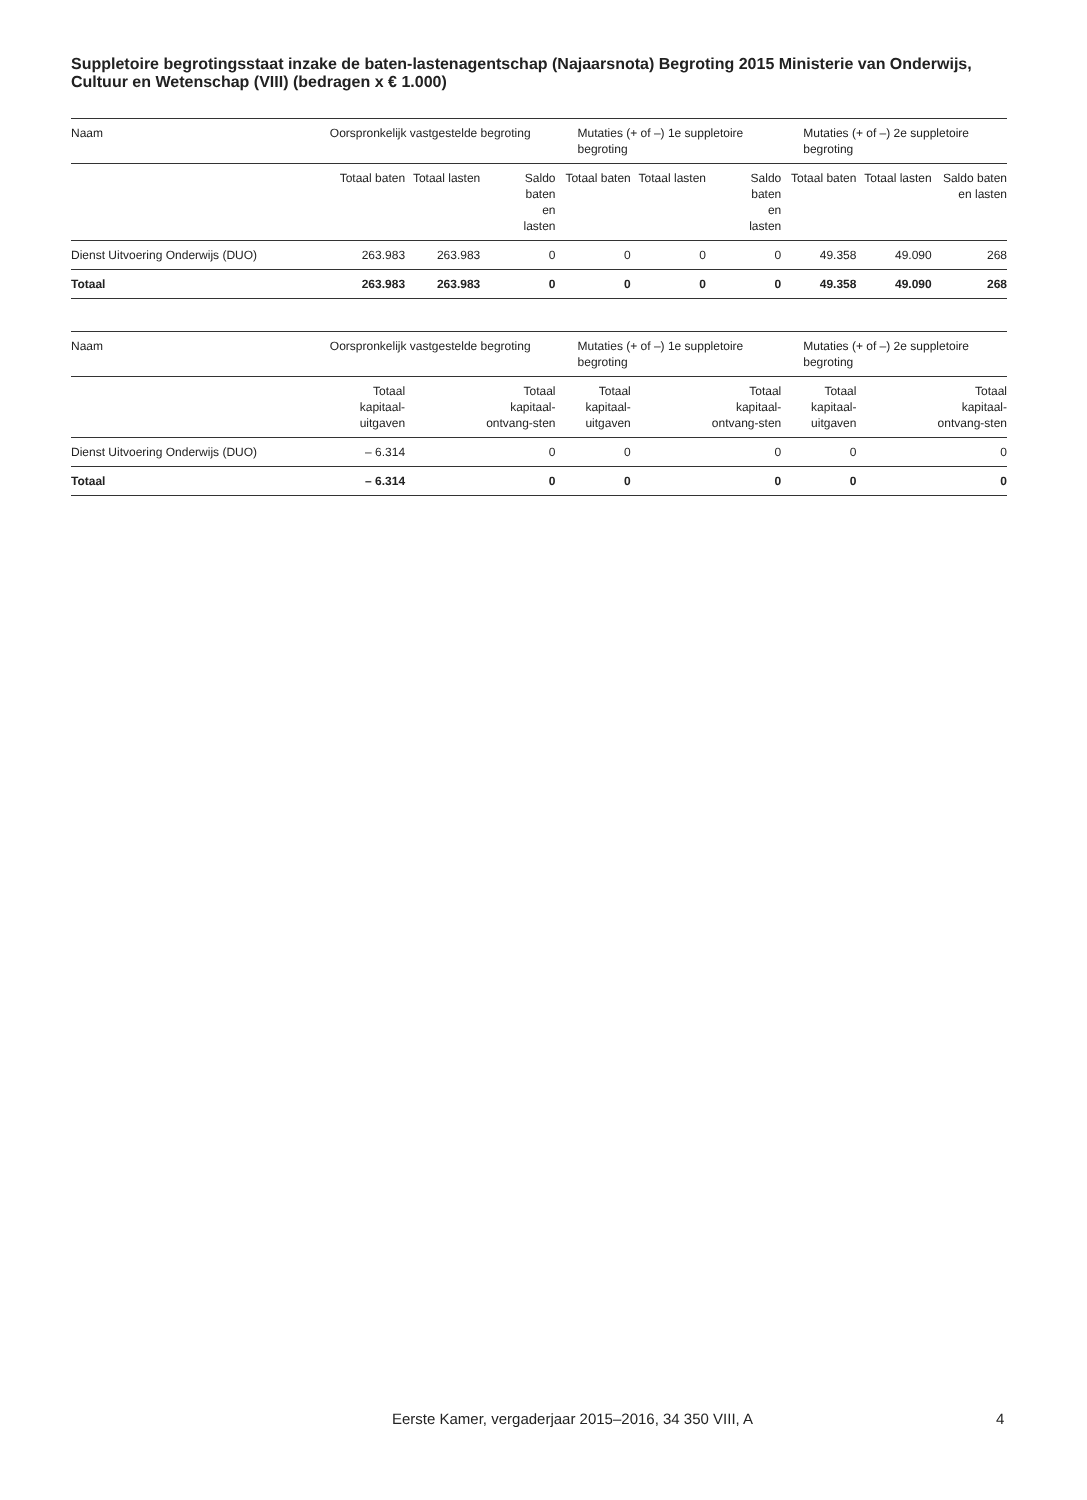Suppletoire begrotingsstaat inzake de baten-lastenagentschap (Najaarsnota) Begroting 2015 Ministerie van Onderwijs, Cultuur en Wetenschap (VIII) (bedragen x € 1.000)
| Naam | Oorspronkelijk vastgestelde begroting | | | Mutaties (+ of –) 1e suppletoire begroting | | | Mutaties (+ of –) 2e suppletoire begroting | | |
| | Totaal baten | Totaal lasten | Saldo baten en lasten | Totaal baten | Totaal lasten | Saldo baten en lasten | Totaal baten | Totaal lasten | Saldo baten en lasten |
| Dienst Uitvoering Onderwijs (DUO) | 263.983 | 263.983 | 0 | 0 | 0 | 0 | 49.358 | 49.090 | 268 |
| Totaal | 263.983 | 263.983 | 0 | 0 | 0 | 0 | 49.358 | 49.090 | 268 |
| Naam | Oorspronkelijk vastgestelde begroting | | | Mutaties (+ of –) 1e suppletoire begroting | | | Mutaties (+ of –) 2e suppletoire begroting | | |
| | Totaal kapitaal-uitgaven | | Totaal kapitaal-ontvang-sten | Totaal kapitaal-uitgaven | | Totaal kapitaal-ontvang-sten | Totaal kapitaal-uitgaven | | Totaal kapitaal-ontvang-sten |
| Dienst Uitvoering Onderwijs (DUO) | – 6.314 | | 0 | 0 | | 0 | 0 | | 0 |
| Totaal | – 6.314 | | 0 | 0 | | 0 | 0 | | 0 |
Eerste Kamer, vergaderjaar 2015–2016, 34 350 VIII, A
4